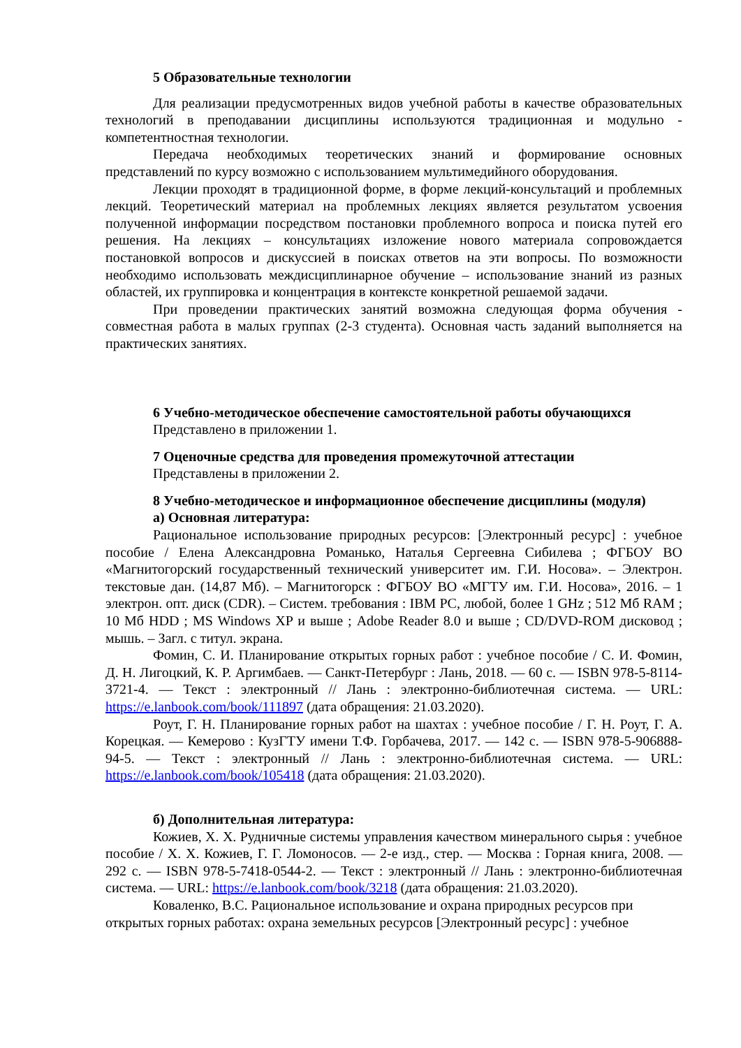5 Образовательные технологии
Для реализации предусмотренных видов учебной работы в качестве образовательных технологий в преподавании дисциплины используются традиционная и модульно - компетентностная технологии.
Передача необходимых теоретических знаний и формирование основных представлений по курсу возможно с использованием мультимедийного оборудования.
Лекции проходят в традиционной форме, в форме лекций-консультаций и проблемных лекций. Теоретический материал на проблемных лекциях является результатом усвоения полученной информации посредством постановки проблемного вопроса и поиска путей его решения. На лекциях – консультациях изложение нового материала сопровождается постановкой вопросов и дискуссией в поисках ответов на эти вопросы. По возможности необходимо использовать междисциплинарное обучение – использование знаний из разных областей, их группировка и концентрация в контексте конкретной решаемой задачи.
При проведении практических занятий возможна следующая форма обучения - совместная работа в малых группах (2-3 студента). Основная часть заданий выполняется на практических занятиях.
6 Учебно-методическое обеспечение самостоятельной работы обучающихся
Представлено в приложении 1.
7 Оценочные средства для проведения промежуточной аттестации
Представлены в приложении 2.
8 Учебно-методическое и информационное обеспечение дисциплины (модуля)
а) Основная литература:
Рациональное использование природных ресурсов: [Электронный ресурс] : учебное пособие / Елена Александровна Романько, Наталья Сергеевна Сибилева ; ФГБОУ ВО «Магнитогорский государственный технический университет им. Г.И. Носова». – Электрон. текстовые дан. (14,87 Мб). – Магнитогорск : ФГБОУ ВО «МГТУ им. Г.И. Носова», 2016. – 1 электрон. опт. диск (CDR). – Систем. требования : IBM PC, любой, более 1 GHz ; 512 Мб RAM ; 10 Мб HDD ; MS Windows XP и выше ; Adobe Reader 8.0 и выше ; CD/DVD-ROM дисковод ; мышь. – Загл. с титул. экрана.
Фомин, С. И. Планирование открытых горных работ : учебное пособие / С. И. Фомин, Д. Н. Лигоцкий, К. Р. Аргимбаев. — Санкт-Петербург : Лань, 2018. — 60 с. — ISBN 978-5-8114-3721-4. — Текст : электронный // Лань : электронно-библиотечная система. — URL: https://e.lanbook.com/book/111897 (дата обращения: 21.03.2020).
Роут, Г. Н. Планирование горных работ на шахтах : учебное пособие / Г. Н. Роут, Г. А. Корецкая. — Кемерово : КузГТУ имени Т.Ф. Горбачева, 2017. — 142 с. — ISBN 978-5-906888-94-5. — Текст : электронный // Лань : электронно-библиотечная система. — URL: https://e.lanbook.com/book/105418 (дата обращения: 21.03.2020).
б) Дополнительная литература:
Кожиев, Х. Х. Рудничные системы управления качеством минерального сырья : учебное пособие / Х. Х. Кожиев, Г. Г. Ломоносов. — 2-е изд., стер. — Москва : Горная книга, 2008. — 292 с. — ISBN 978-5-7418-0544-2. — Текст : электронный // Лань : электронно-библиотечная система. — URL: https://e.lanbook.com/book/3218 (дата обращения: 21.03.2020).
Коваленко, В.С. Рациональное использование и охрана природных ресурсов при открытых горных работах: охрана земельных ресурсов [Электронный ресурс] : учебное